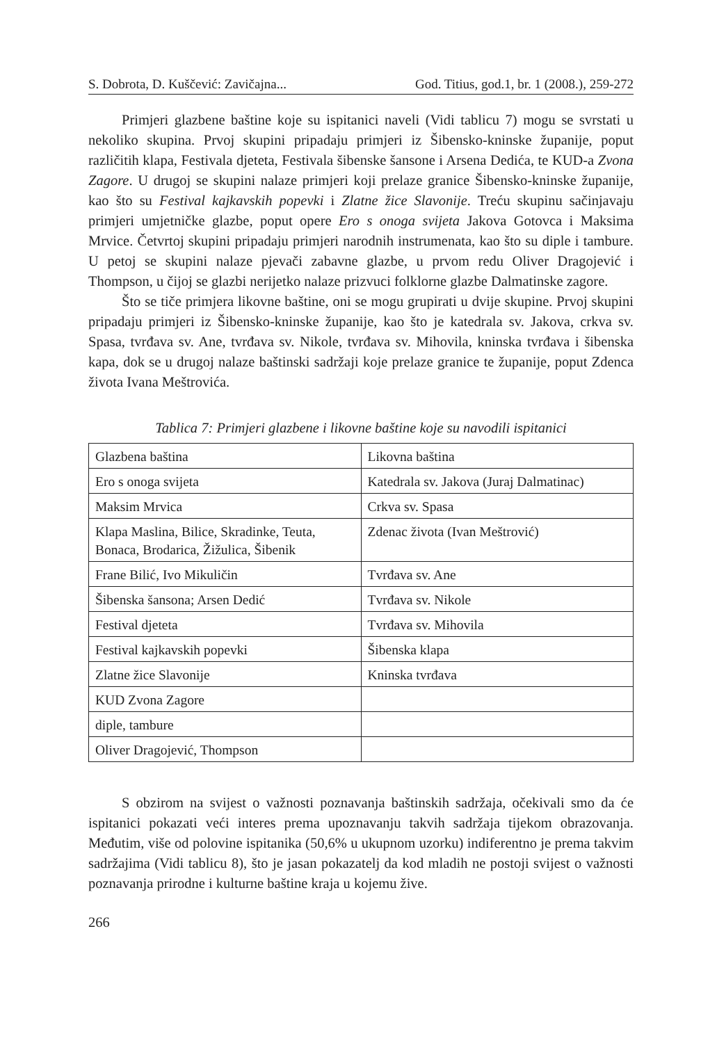S. Dobrota, D. Kuščević: Zavičajna... God. Titius, god.1, br. 1 (2008.), 259-272
Primjeri glazbene baštine koje su ispitanici naveli (Vidi tablicu 7) mogu se svrstati u nekoliko skupina. Prvoj skupini pripadaju primjeri iz Šibensko-kninske županije, poput različitih klapa, Festivala djeteta, Festivala šibenske šansone i Arsena Dedića, te KUD-a Zvona Zagore. U drugoj se skupini nalaze primjeri koji prelaze granice Šibensko-kninske županije, kao što su Festival kajkavskih popevki i Zlatne žice Slavonije. Treću skupinu sačinjavaju primjeri umjetničke glazbe, poput opere Ero s onoga svijeta Jakova Gotovca i Maksima Mrvice. Četvrtoj skupini pripadaju primjeri narodnih instrumenata, kao što su diple i tambure. U petoj se skupini nalaze pjevači zabavne glazbe, u prvom redu Oliver Dragojević i Thompson, u čijoj se glazbi nerijetko nalaze prizvuci folklorne glazbe Dalmatinske zagore.
Što se tiče primjera likovne baštine, oni se mogu grupirati u dvije skupine. Prvoj skupini pripadaju primjeri iz Šibensko-kninske županije, kao što je katedrala sv. Jakova, crkva sv. Spasa, tvrđava sv. Ane, tvrđava sv. Nikole, tvrđava sv. Mihovila, kninska tvrđava i šibenska kapa, dok se u drugoj nalaze baštinski sadržaji koje prelaze granice te županije, poput Zdenca života Ivana Meštrovića.
Tablica 7: Primjeri glazbene i likovne baštine koje su navodili ispitanici
| Glazbena baština | Likovna baština |
| Ero s onoga svijeta | Katedrala sv. Jakova (Juraj Dalmatinac) |
| Maksim Mrvica | Crkva sv. Spasa |
| Klapa Maslina, Bilice, Skradinke, Teuta, Bonaca, Brodarica, Žižulica, Šibenik | Zdenac života (Ivan Meštrović) |
| Frane Bilić, Ivo Mikuličin | Tvrđava sv. Ane |
| Šibenska šansona; Arsen Dedić | Tvrđava sv. Nikole |
| Festival djeteta | Tvrđava sv. Mihovila |
| Festival kajkavskih popevki | Šibenska klapa |
| Zlatne žice Slavonije | Kninska tvrđava |
| KUD Zvona Zagore | |
| diple, tambure | |
| Oliver Dragojević, Thompson | |
S obzirom na svijest o važnosti poznavanja baštinskih sadržaja, očekivali smo da će ispitanici pokazati veći interes prema upoznavanju takvih sadržaja tijekom obrazovanja. Međutim, više od polovine ispitanika (50,6% u ukupnom uzorku) indiferentno je prema takvim sadržajima (Vidi tablicu 8), što je jasan pokazatelj da kod mladih ne postoji svijest o važnosti poznavanja prirodne i kulturne baštine kraja u kojemu žive.
266